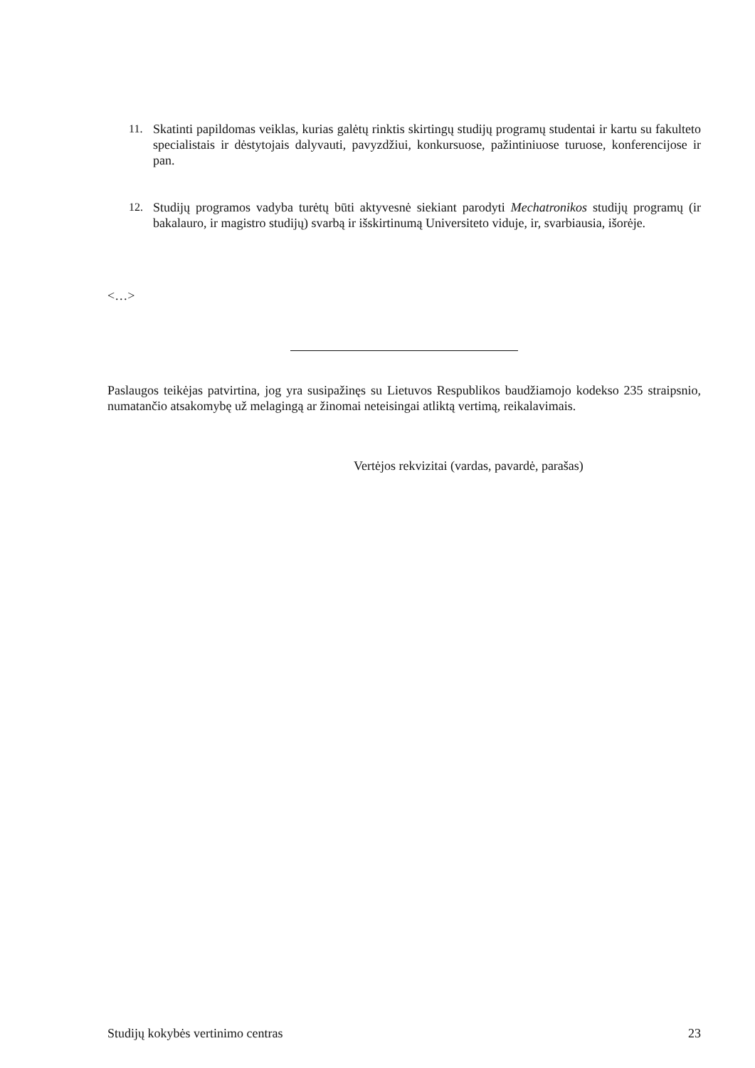11. Skatinti papildomas veiklas, kurias galėtų rinktis skirtingų studijų programų studentai ir kartu su fakulteto specialistais ir dėstytojais dalyvauti, pavyzdžiui, konkursuose, pažintiniuose turuose, konferencijose ir pan.
12. Studijų programos vadyba turėtų būti aktyvesnė siekiant parodyti Mechatronikos studijų programų (ir bakalauro, ir magistro studijų) svarbą ir išskirtinumą Universiteto viduje, ir, svarbiausia, išorėje.
<…>
Paslaugos teikėjas patvirtina, jog yra susipažinęs su Lietuvos Respublikos baudžiamojo kodekso 235 straipsnio, numatančio atsakomybę už melagingą ar žinomai neteisingai atliktą vertimą, reikalavimais.
Vertėjos rekvizitai (vardas, pavardė, parašas)
Studijų kokybės vertinimo centras 23